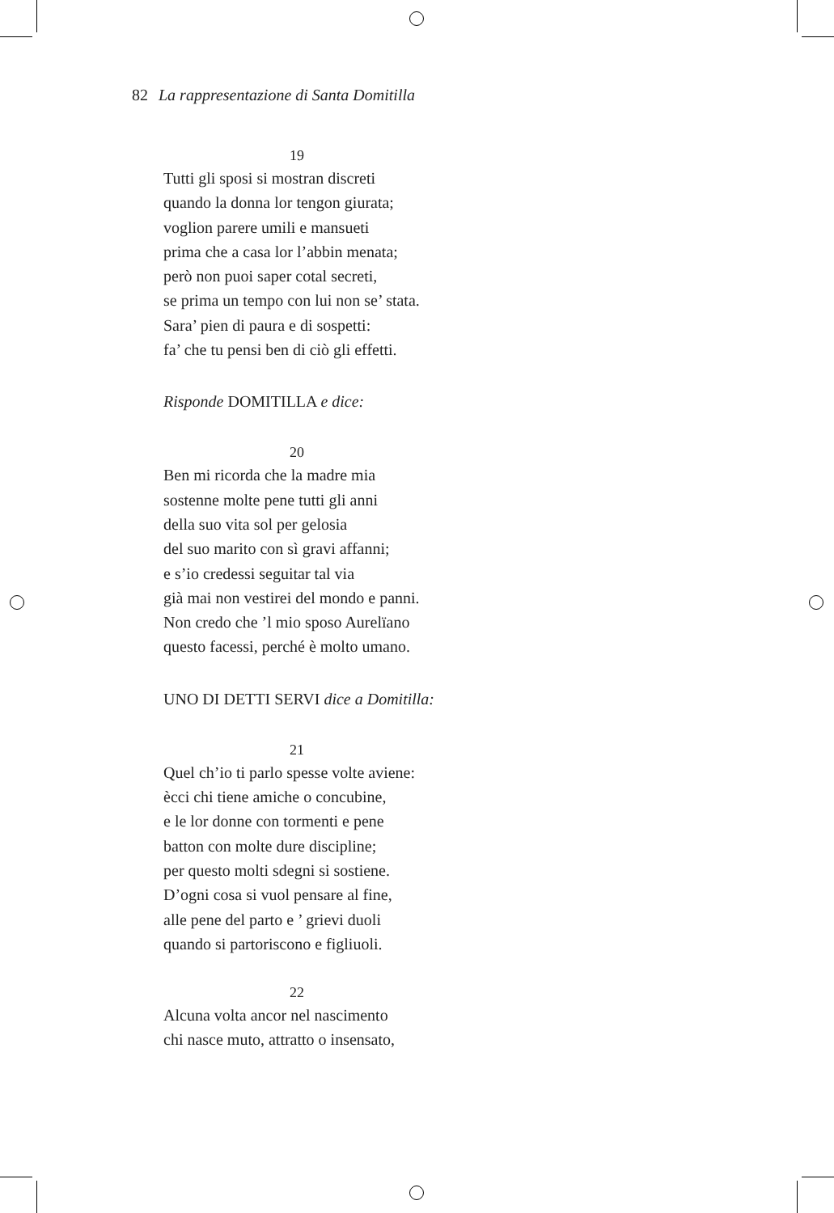82 La rappresentazione di Santa Domitilla
19
Tutti gli sposi si mostran discreti
quando la donna lor tengon giurata;
voglion parere umili e mansueti
prima che a casa lor l’abbin menata;
però non puoi saper cotal secreti,
se prima un tempo con lui non se’ stata.
Sara’ pien di paura e di sospetti:
fa’ che tu pensi ben di ciò gli effetti.
Risponde DOMITILLA e dice:
20
Ben mi ricorda che la madre mia
sostenne molte pene tutti gli anni
della suo vita sol per gelosia
del suo marito con sì gravi affanni;
e s’io credessi seguitar tal via
già mai non vestirei del mondo e panni.
Non credo che ’l mio sposo Aurelïano
questo facessi, perché è molto umano.
UNO DI DETTI SERVI dice a Domitilla:
21
Quel ch’io ti parlo spesse volte aviene:
ècci chi tiene amiche o concubine,
e le lor donne con tormenti e pene
batton con molte dure discipline;
per questo molti sdegni si sostiene.
D’ogni cosa si vuol pensare al fine,
alle pene del parto e ’ grievi duoli
quando si partoriscono e figliuoli.
22
Alcuna volta ancor nel nascimento
chi nasce muto, attratto o insensato,